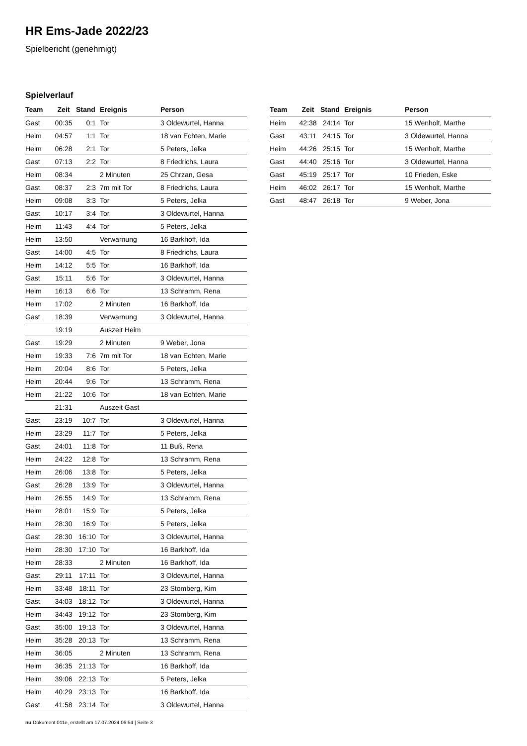HR Ems-Jade 2022/23
Spielbericht (genehmigt)
Spielverlauf
| Team | Zeit | Stand | Ereignis | Person |
| --- | --- | --- | --- | --- |
| Gast | 00:35 | 0:1 | Tor | 3 Oldewurtel, Hanna |
| Heim | 04:57 | 1:1 | Tor | 18 van Echten, Marie |
| Heim | 06:28 | 2:1 | Tor | 5 Peters, Jelka |
| Gast | 07:13 | 2:2 | Tor | 8 Friedrichs, Laura |
| Heim | 08:34 | | 2 Minuten | 25 Chrzan, Gesa |
| Gast | 08:37 | 2:3 | 7m mit Tor | 8 Friedrichs, Laura |
| Heim | 09:08 | 3:3 | Tor | 5 Peters, Jelka |
| Gast | 10:17 | 3:4 | Tor | 3 Oldewurtel, Hanna |
| Heim | 11:43 | 4:4 | Tor | 5 Peters, Jelka |
| Heim | 13:50 | | Verwarnung | 16 Barkhoff, Ida |
| Gast | 14:00 | 4:5 | Tor | 8 Friedrichs, Laura |
| Heim | 14:12 | 5:5 | Tor | 16 Barkhoff, Ida |
| Gast | 15:11 | 5:6 | Tor | 3 Oldewurtel, Hanna |
| Heim | 16:13 | 6:6 | Tor | 13 Schramm, Rena |
| Heim | 17:02 | | 2 Minuten | 16 Barkhoff, Ida |
| Gast | 18:39 | | Verwarnung | 3 Oldewurtel, Hanna |
| | 19:19 | | Auszeit Heim | |
| Gast | 19:29 | | 2 Minuten | 9 Weber, Jona |
| Heim | 19:33 | 7:6 | 7m mit Tor | 18 van Echten, Marie |
| Heim | 20:04 | 8:6 | Tor | 5 Peters, Jelka |
| Heim | 20:44 | 9:6 | Tor | 13 Schramm, Rena |
| Heim | 21:22 | 10:6 | Tor | 18 van Echten, Marie |
| | 21:31 | | Auszeit Gast | |
| Gast | 23:19 | 10:7 | Tor | 3 Oldewurtel, Hanna |
| Heim | 23:29 | 11:7 | Tor | 5 Peters, Jelka |
| Gast | 24:01 | 11:8 | Tor | 11 Buß, Rena |
| Heim | 24:22 | 12:8 | Tor | 13 Schramm, Rena |
| Heim | 26:06 | 13:8 | Tor | 5 Peters, Jelka |
| Gast | 26:28 | 13:9 | Tor | 3 Oldewurtel, Hanna |
| Heim | 26:55 | 14:9 | Tor | 13 Schramm, Rena |
| Heim | 28:01 | 15:9 | Tor | 5 Peters, Jelka |
| Heim | 28:30 | 16:9 | Tor | 5 Peters, Jelka |
| Gast | 28:30 | 16:10 | Tor | 3 Oldewurtel, Hanna |
| Heim | 28:30 | 17:10 | Tor | 16 Barkhoff, Ida |
| Heim | 28:33 | | 2 Minuten | 16 Barkhoff, Ida |
| Gast | 29:11 | 17:11 | Tor | 3 Oldewurtel, Hanna |
| Heim | 33:48 | 18:11 | Tor | 23 Stomberg, Kim |
| Gast | 34:03 | 18:12 | Tor | 3 Oldewurtel, Hanna |
| Heim | 34:43 | 19:12 | Tor | 23 Stomberg, Kim |
| Gast | 35:00 | 19:13 | Tor | 3 Oldewurtel, Hanna |
| Heim | 35:28 | 20:13 | Tor | 13 Schramm, Rena |
| Heim | 36:05 | | 2 Minuten | 13 Schramm, Rena |
| Heim | 36:35 | 21:13 | Tor | 16 Barkhoff, Ida |
| Heim | 39:06 | 22:13 | Tor | 5 Peters, Jelka |
| Heim | 40:29 | 23:13 | Tor | 16 Barkhoff, Ida |
| Gast | 41:58 | 23:14 | Tor | 3 Oldewurtel, Hanna |
| Team | Zeit | Stand | Ereignis | Person |
| --- | --- | --- | --- | --- |
| Heim | 42:38 | 24:14 | Tor | 15 Wenholt, Marthe |
| Gast | 43:11 | 24:15 | Tor | 3 Oldewurtel, Hanna |
| Heim | 44:26 | 25:15 | Tor | 15 Wenholt, Marthe |
| Gast | 44:40 | 25:16 | Tor | 3 Oldewurtel, Hanna |
| Gast | 45:19 | 25:17 | Tor | 10 Frieden, Eske |
| Heim | 46:02 | 26:17 | Tor | 15 Wenholt, Marthe |
| Gast | 48:47 | 26:18 | Tor | 9 Weber, Jona |
nu.Dokument 011e, erstellt am 17.07.2024 06:54 | Seite 3